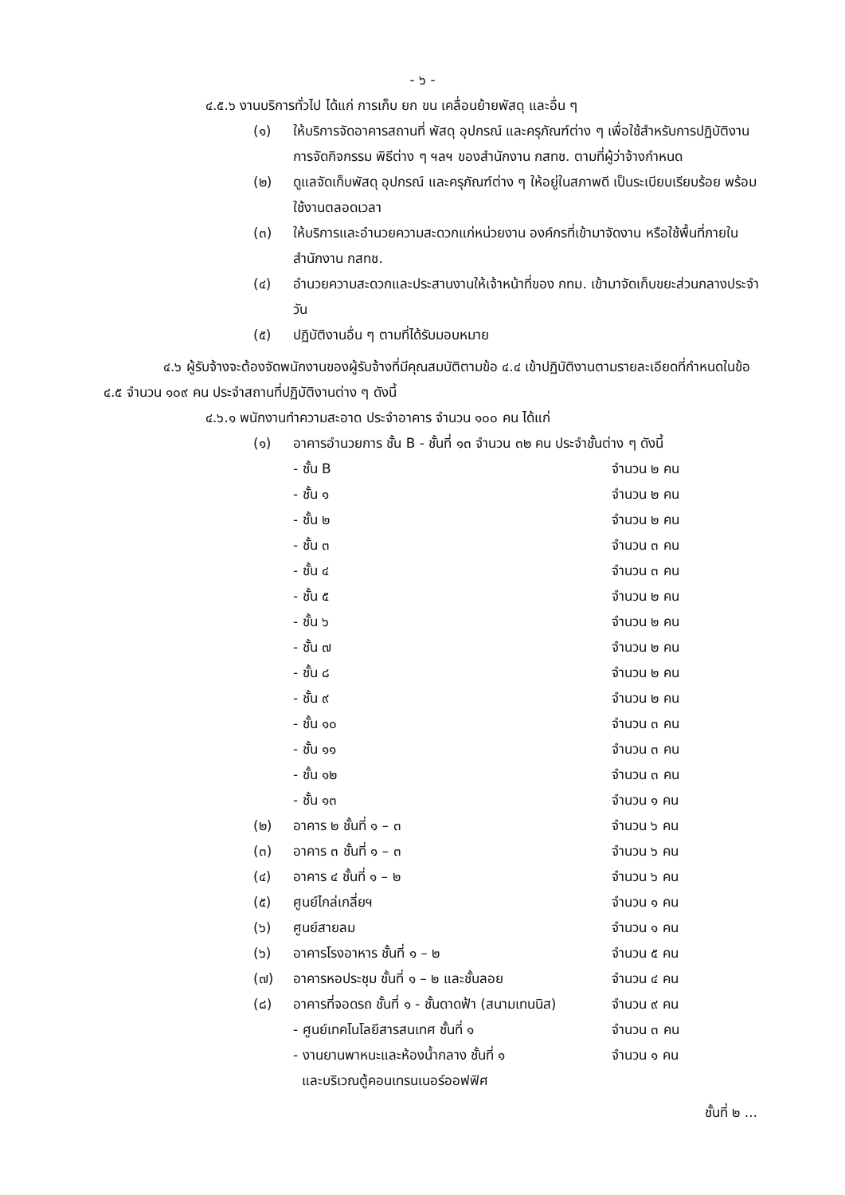- ๖ -
๔.๕.๖ งานบริการทั่วไป ได้แก่ การเก็บ ยก ขน เคลื่อนย้ายพัสดุ และอื่น ๆ
(๑) ให้บริการจัดอาคารสถานที่ พัสดุ อุปกรณ์ และครุภัณฑ์ต่าง ๆ เพื่อใช้สำหรับการปฏิบัติงาน การจัดกิจกรรม พิธีต่าง ๆ ฯลฯ ของสำนักงาน กสทช. ตามที่ผู้ว่าจ้างกำหนด
(๒) ดูแลจัดเก็บพัสดุ อุปกรณ์ และครุภัณฑ์ต่าง ๆ ให้อยู่ในสภาพดี เป็นระเบียบเรียบร้อย พร้อมใช้งานตลอดเวลา
(๓) ให้บริการและอำนวยความสะดวกแก่หน่วยงาน องค์กรที่เข้ามาจัดงาน หรือใช้พื้นที่ภายในสำนักงาน กสทช.
(๔) อำนวยความสะดวกและประสานงานให้เจ้าหน้าที่ของ กทม. เข้ามาจัดเก็บขยะส่วนกลางประจำวัน
(๕) ปฏิบัติงานอื่น ๆ ตามที่ได้รับมอบหมาย
๔.๖ ผู้รับจ้างจะต้องจัดพนักงานของผู้รับจ้างที่มีคุณสมบัติตามข้อ ๔.๔ เข้าปฏิบัติงานตามรายละเอียดที่กำหนดในข้อ ๔.๕ จำนวน ๑๐๙ คน ประจำสถานที่ปฏิบัติงานต่าง ๆ ดังนี้
๔.๖.๑ พนักงานทำความสะอาด ประจำอาคาร จำนวน ๑๐๐ คน ได้แก่
(๑) อาคารอำนวยการ ชั้น B - ชั้นที่ ๑๓ จำนวน ๓๒ คน ประจำชั้นต่าง ๆ ดังนี้
- ชั้น B จำนวน ๒ คน
- ชั้น ๑ จำนวน ๒ คน
- ชั้น ๒ จำนวน ๒ คน
- ชั้น ๓ จำนวน ๓ คน
- ชั้น ๔ จำนวน ๓ คน
- ชั้น ๕ จำนวน ๒ คน
- ชั้น ๖ จำนวน ๒ คน
- ชั้น ๗ จำนวน ๒ คน
- ชั้น ๘ จำนวน ๒ คน
- ชั้น ๙ จำนวน ๒ คน
- ชั้น ๑๐ จำนวน ๓ คน
- ชั้น ๑๑ จำนวน ๓ คน
- ชั้น ๑๒ จำนวน ๓ คน
- ชั้น ๑๓ จำนวน ๑ คน
(๒) อาคาร ๒ ชั้นที่ ๑ – ๓ จำนวน ๖ คน
(๓) อาคาร ๓ ชั้นที่ ๑ – ๓ จำนวน ๖ คน
(๔) อาคาร ๔ ชั้นที่ ๑ – ๒ จำนวน ๖ คน
(๕) ศูนย์ไกล่เกลี่ยฯ จำนวน ๑ คน
(๖) ศูนย์สายลม จำนวน ๑ คน
(๖) อาคารโรงอาหาร ชั้นที่ ๑ – ๒ จำนวน ๕ คน
(๗) อาคารหอประชุม ชั้นที่ ๑ – ๒ และชั้นลอย จำนวน ๔ คน
(๘) อาคารที่จอดรถ ชั้นที่ ๑ - ชั้นดาดฟ้า (สนามเทนนิส) จำนวน ๙ คน
- ศูนย์เทคโนโลยีสารสนเทศ ชั้นที่ ๑ จำนวน ๓ คน
- งานยานพาหนะและห้องน้ำกลาง ชั้นที่ ๑
และบริเวณตู้คอนเทรนเนอร์ออฟฟิศ จำนวน ๑ คน
ชั้นที่ ๒ ...